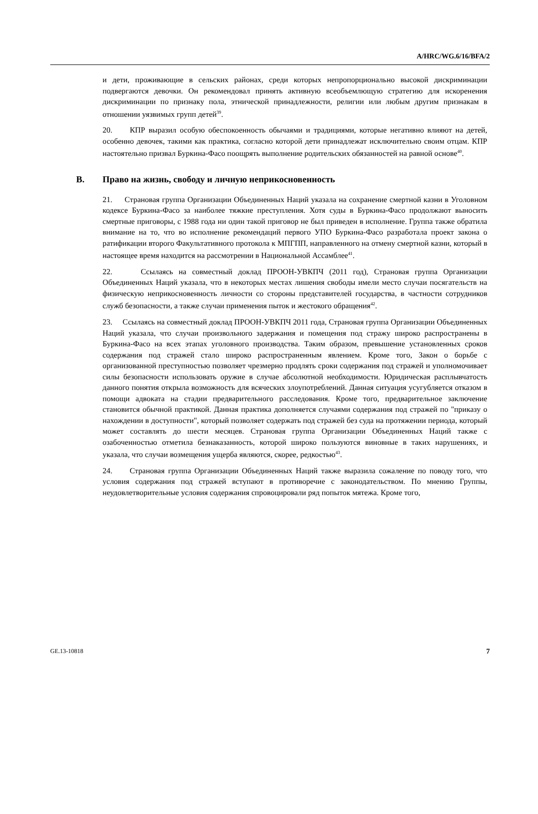A/HRC/WG.6/16/BFA/2
и дети, проживающие в сельских районах, среди которых непропорционально высокой дискриминации подвергаются девочки. Он рекомендовал принять активную всеобъемлющую стратегию для искоренения дискриминации по признаку пола, этнической принадлежности, религии или любым другим признакам в отношении уязвимых групп детей<sup>39</sup>.
20. КПР выразил особую обеспокоенность обычаями и традициями, которые негативно влияют на детей, особенно девочек, такими как практика, согласно которой дети принадлежат исключительно своим отцам. КПР настоятельно призвал Буркина-Фасо поощрять выполнение родительских обязанностей на равной основе<sup>40</sup>.
B. Право на жизнь, свободу и личную неприкосновенность
21. Страновая группа Организации Объединенных Наций указала на сохранение смертной казни в Уголовном кодексе Буркина-Фасо за наиболее тяжкие преступления. Хотя суды в Буркина-Фасо продолжают выносить смертные приговоры, с 1988 года ни один такой приговор не был приведен в исполнение. Группа также обратила внимание на то, что во исполнение рекомендаций первого УПО Буркина-Фасо разработала проект закона о ратификации второго Факультативного протокола к МПГПП, направленного на отмену смертной казни, который в настоящее время находится на рассмотрении в Национальной Ассамблее<sup>41</sup>.
22. Ссылаясь на совместный доклад ПРООН-УВКПЧ (2011 год), Страновая группа Организации Объединенных Наций указала, что в некоторых местах лишения свободы имели место случаи посягательств на физическую неприкосновенность личности со стороны представителей государства, в частности сотрудников служб безопасности, а также случаи применения пыток и жестокого обращения<sup>42</sup>.
23. Ссылаясь на совместный доклад ПРООН-УВКПЧ 2011 года, Страновая группа Организации Объединенных Наций указала, что случаи произвольного задержания и помещения под стражу широко распространены в Буркина-Фасо на всех этапах уголовного производства. Таким образом, превышение установленных сроков содержания под стражей стало широко распространенным явлением. Кроме того, Закон о борьбе с организованной преступностью позволяет чрезмерно продлять сроки содержания под стражей и уполномочивает силы безопасности использовать оружие в случае абсолютной необходимости. Юридическая расплывчатость данного понятия открыла возможность для всяческих злоупотреблений. Данная ситуация усугубляется отказом в помощи адвоката на стадии предварительного расследования. Кроме того, предварительное заключение становится обычной практикой. Данная практика дополняется случаями содержания под стражей по "приказу о нахождении в доступности", который позволяет содержать под стражей без суда на протяжении периода, который может составлять до шести месяцев. Страновая группа Организации Объединенных Наций также с озабоченностью отметила безнаказанность, которой широко пользуются виновные в таких нарушениях, и указала, что случаи возмещения ущерба являются, скорее, редкостью<sup>43</sup>.
24. Страновая группа Организации Объединенных Наций также выразила сожаление по поводу того, что условия содержания под стражей вступают в противоречие с законодательством. По мнению Группы, неудовлетворительные условия содержания спровоцировали ряд попыток мятежа. Кроме того,
GE.13-10818 7